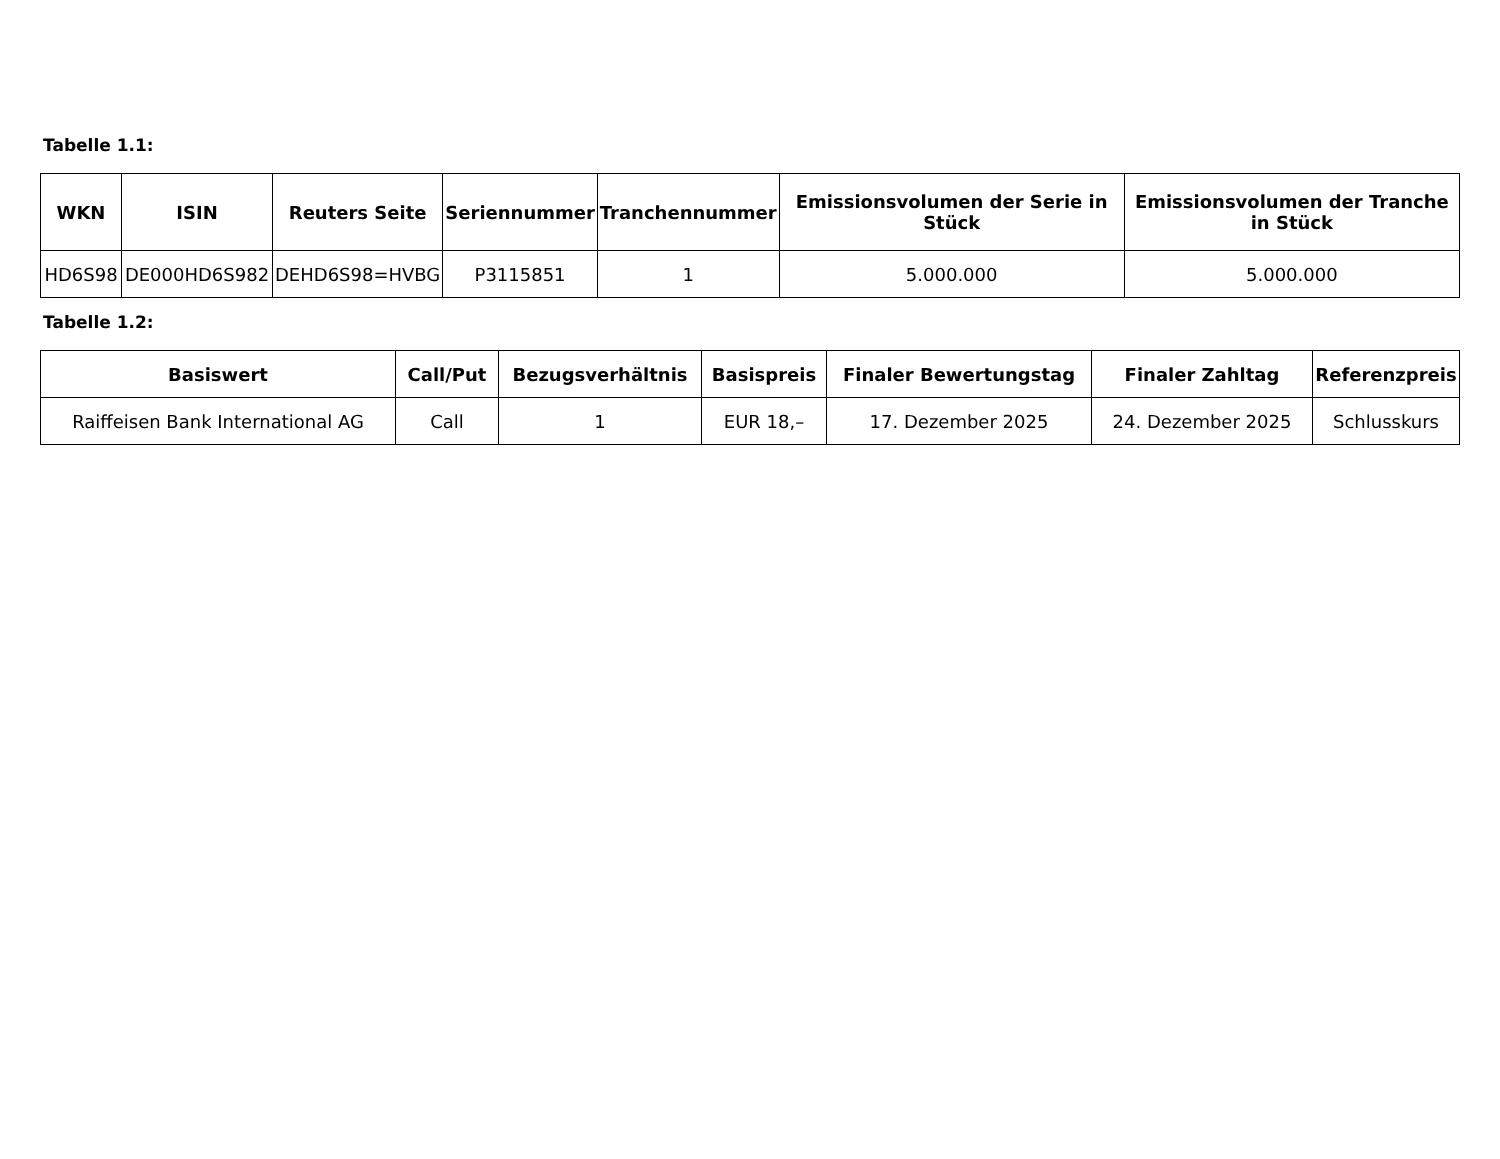Tabelle 1.1:
| WKN | ISIN | Reuters Seite | Seriennummer | Tranchennummer | Emissionsvolumen der Serie in Stück | Emissionsvolumen der Tranche in Stück |
| --- | --- | --- | --- | --- | --- | --- |
| HD6S98 | DE000HD6S982 | DEHD6S98=HVBG | P3115851 | 1 | 5.000.000 | 5.000.000 |
Tabelle 1.2:
| Basiswert | Call/Put | Bezugsverhältnis | Basispreis | Finaler Bewertungstag | Finaler Zahltag | Referenzpreis |
| --- | --- | --- | --- | --- | --- | --- |
| Raiffeisen Bank International AG | Call | 1 | EUR 18,– | 17. Dezember 2025 | 24. Dezember 2025 | Schlusskurs |